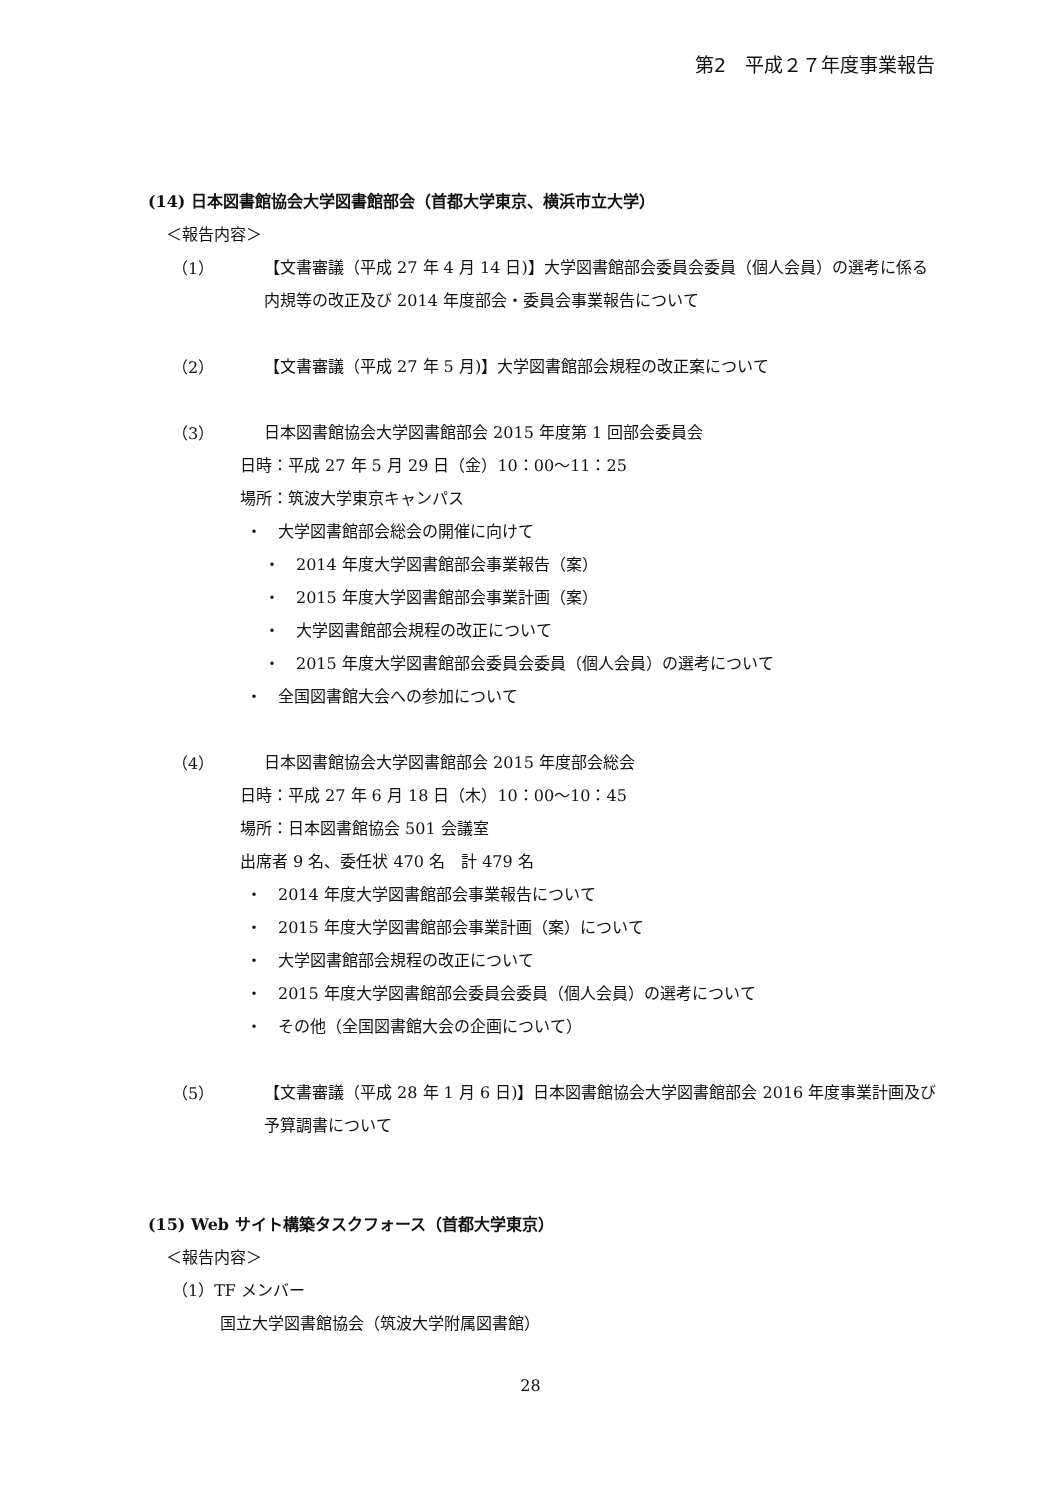第2　平成２７年度事業報告
(14) 日本図書館協会大学図書館部会（首都大学東京、横浜市立大学）
＜報告内容＞
（1）
【文書審議（平成 27 年 4 月 14 日)】大学図書館部会委員会委員（個人会員）の選考に係る内規等の改正及び 2014 年度部会・委員会事業報告について
（2）
【文書審議（平成 27 年 5 月)】大学図書館部会規程の改正案について
（3）
日本図書館協会大学図書館部会 2015 年度第 1 回部会委員会
日時：平成 27 年 5 月 29 日（金）10：00～11：25
場所：筑波大学東京キャンパス
・　大学図書館部会総会の開催に向けて
・　2014 年度大学図書館部会事業報告（案）
・　2015 年度大学図書館部会事業計画（案）
・　大学図書館部会規程の改正について
・　2015 年度大学図書館部会委員会委員（個人会員）の選考について
・　全国図書館大会への参加について
（4）
日本図書館協会大学図書館部会 2015 年度部会総会
日時：平成 27 年 6 月 18 日（木）10：00～10：45
場所：日本図書館協会 501 会議室
出席者 9 名、委任状 470 名　計 479 名
・　2014 年度大学図書館部会事業報告について
・　2015 年度大学図書館部会事業計画（案）について
・　大学図書館部会規程の改正について
・　2015 年度大学図書館部会委員会委員（個人会員）の選考について
・　その他（全国図書館大会の企画について）
（5）
【文書審議（平成 28 年 1 月 6 日)】日本図書館協会大学図書館部会 2016 年度事業計画及び予算調書について
(15) Web サイト構築タスクフォース（首都大学東京）
＜報告内容＞
（1）TF メンバー
国立大学図書館協会（筑波大学附属図書館）
28